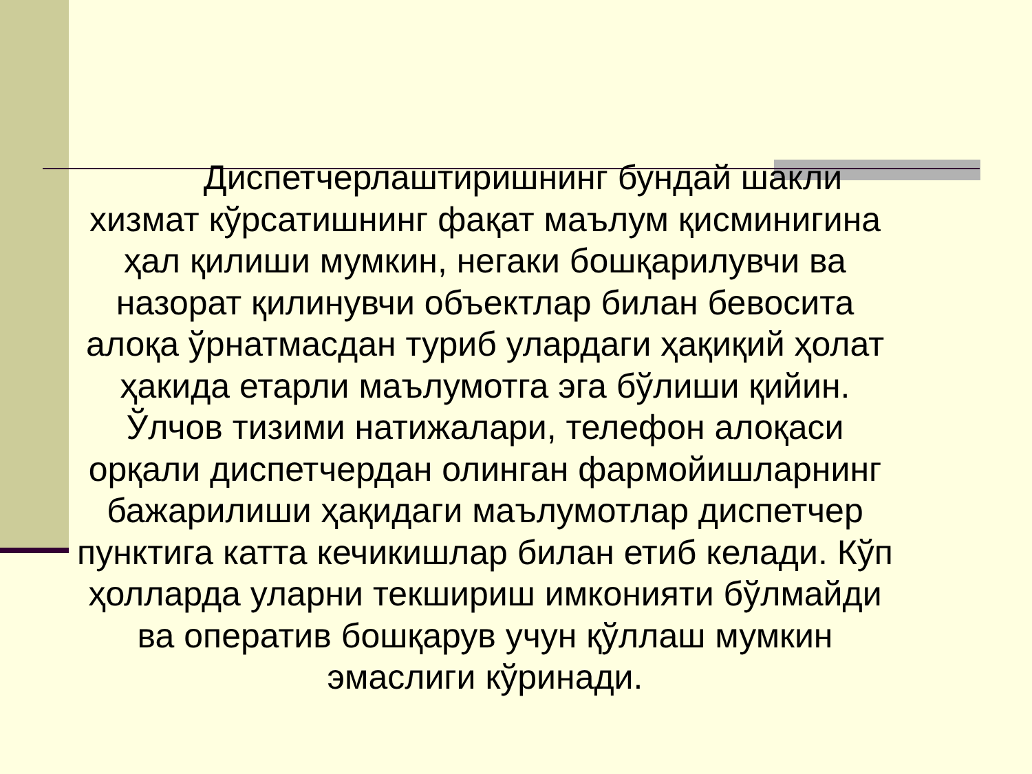Диспетчерлаштиришнинг бундай шакли хизмат кўрсатишнинг фақат маълум қисминигина ҳал қилиши мумкин, негаки бошқарилувчи ва назорат қилинувчи объектлар билан бевосита алоқа ўрнатмасдан туриб улардаги ҳақиқий ҳолат ҳакида етарли маълумотга эга бўлиши қийин. Ўлчов тизими натижалари, телефон алоқаси орқали диспетчердан олинган фармойишларнинг бажарилиши ҳақидаги маълумотлар диспетчер пунктига катта кечикишлар билан етиб келади. Кўп ҳолларда уларни текшириш имконияти бўлмайди ва оператив бошқарув учун қўллаш мумкин эмаслиги кўринади.